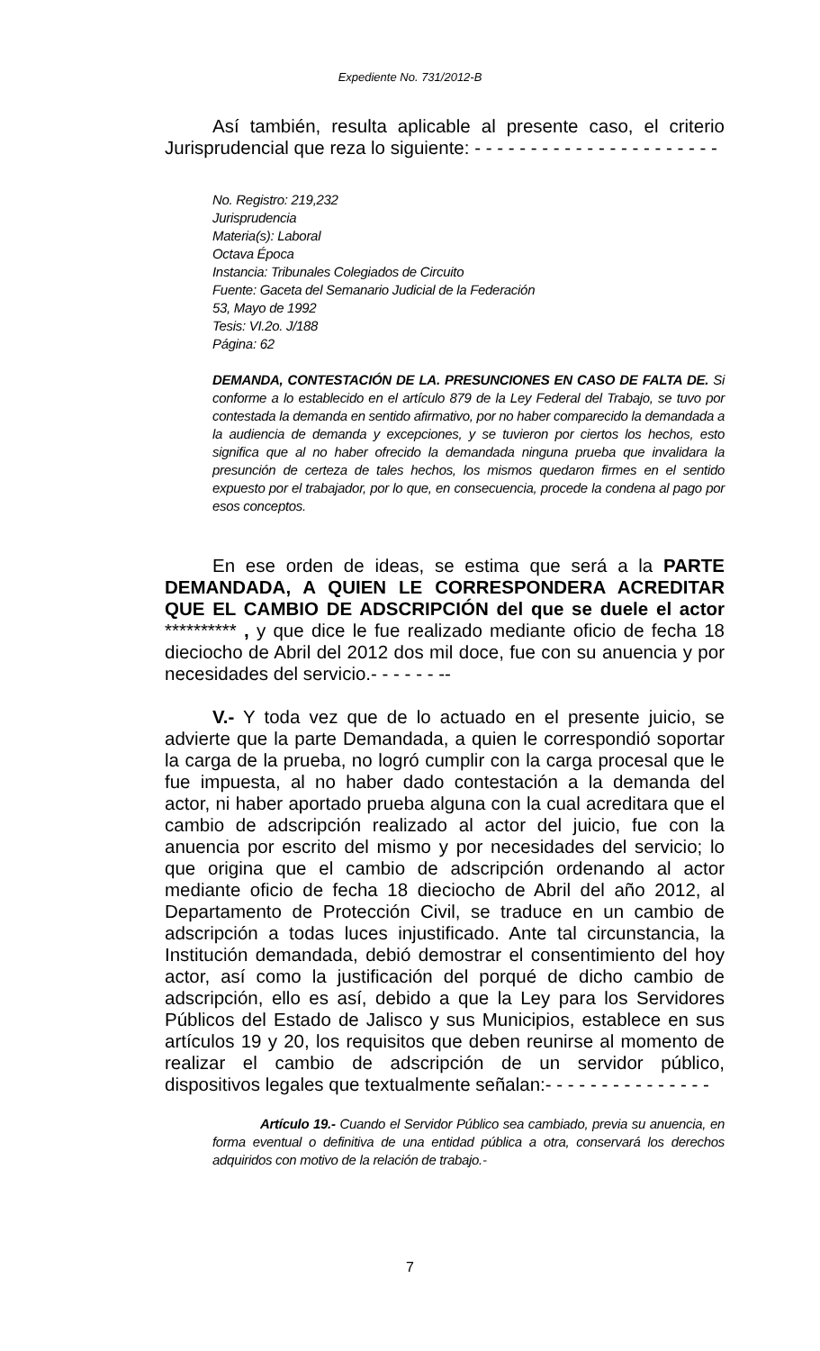Expediente No. 731/2012-B
Así también, resulta aplicable al presente caso, el criterio Jurisprudencial que reza lo siguiente: - - - - - - - - - - - - - - - - - - - - - -
No. Registro: 219,232
Jurisprudencia
Materia(s): Laboral
Octava Época
Instancia: Tribunales Colegiados de Circuito
Fuente: Gaceta del Semanario Judicial de la Federación
53, Mayo de 1992
Tesis: VI.2o. J/188
Página: 62
DEMANDA, CONTESTACIÓN DE LA. PRESUNCIONES EN CASO DE FALTA DE. Si conforme a lo establecido en el artículo 879 de la Ley Federal del Trabajo, se tuvo por contestada la demanda en sentido afirmativo, por no haber comparecido la demandada a la audiencia de demanda y excepciones, y se tuvieron por ciertos los hechos, esto significa que al no haber ofrecido la demandada ninguna prueba que invalidara la presunción de certeza de tales hechos, los mismos quedaron firmes en el sentido expuesto por el trabajador, por lo que, en consecuencia, procede la condena al pago por esos conceptos.
En ese orden de ideas, se estima que será a la PARTE DEMANDADA, A QUIEN LE CORRESPONDERA ACREDITAR QUE EL CAMBIO DE ADSCRIPCIÓN del que se duele el actor ********** , y que dice le fue realizado mediante oficio de fecha 18 dieciocho de Abril del 2012 dos mil doce, fue con su anuencia y por necesidades del servicio.- - - - - - --
V.- Y toda vez que de lo actuado en el presente juicio, se advierte que la parte Demandada, a quien le correspondió soportar la carga de la prueba, no logró cumplir con la carga procesal que le fue impuesta, al no haber dado contestación a la demanda del actor, ni haber aportado prueba alguna con la cual acreditara que el cambio de adscripción realizado al actor del juicio, fue con la anuencia por escrito del mismo y por necesidades del servicio; lo que origina que el cambio de adscripción ordenando al actor mediante oficio de fecha 18 dieciocho de Abril del año 2012, al Departamento de Protección Civil, se traduce en un cambio de adscripción a todas luces injustificado. Ante tal circunstancia, la Institución demandada, debió demostrar el consentimiento del hoy actor, así como la justificación del porqué de dicho cambio de adscripción, ello es así, debido a que la Ley para los Servidores Públicos del Estado de Jalisco y sus Municipios, establece en sus artículos 19 y 20, los requisitos que deben reunirse al momento de realizar el cambio de adscripción de un servidor público, dispositivos legales que textualmente señalan:- - - - - - - - - - - - - - -
Artículo 19.- Cuando el Servidor Público sea cambiado, previa su anuencia, en forma eventual o definitiva de una entidad pública a otra, conservará los derechos adquiridos con motivo de la relación de trabajo.-
7